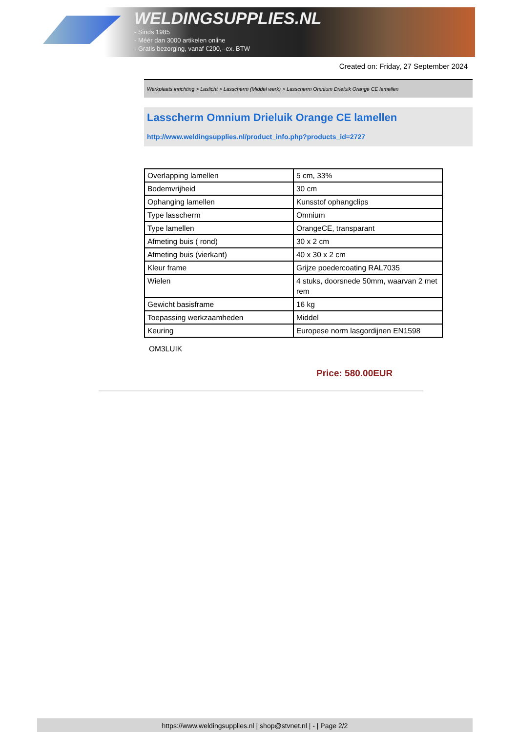WELDINGSUPPLIES.NL
- Sinds 1985
- Méér dan 3000 artikelen online
- Gratis bezorging, vanaf €200,--ex. BTW
Created on: Friday, 27 September 2024
Werkplaats inrichting > Laslicht > Lasscherm (Middel werk) > Lasscherm Omnium Drieluik Orange CE lamellen
Lasscherm Omnium Drieluik Orange CE lamellen
http://www.weldingsupplies.nl/product_info.php?products_id=2727
| Overlapping lamellen | 5 cm, 33% |
| Bodemvrijheid | 30 cm |
| Ophanging lamellen | Kunsstof ophangclips |
| Type lasscherm | Omnium |
| Type lamellen | OrangeCE, transparant |
| Afmeting buis ( rond) | 30 x 2 cm |
| Afmeting buis (vierkant) | 40 x 30 x 2 cm |
| Kleur frame | Grijze poedercoating RAL7035 |
| Wielen | 4 stuks, doorsnede 50mm, waarvan 2 met rem |
| Gewicht basisframe | 16 kg |
| Toepassing werkzaamheden | Middel |
| Keuring | Europese norm lasgordijnen EN1598 |
OM3LUIK
Price: 580.00EUR
https://www.weldingsupplies.nl | shop@stvnet.nl | - | Page 2/2